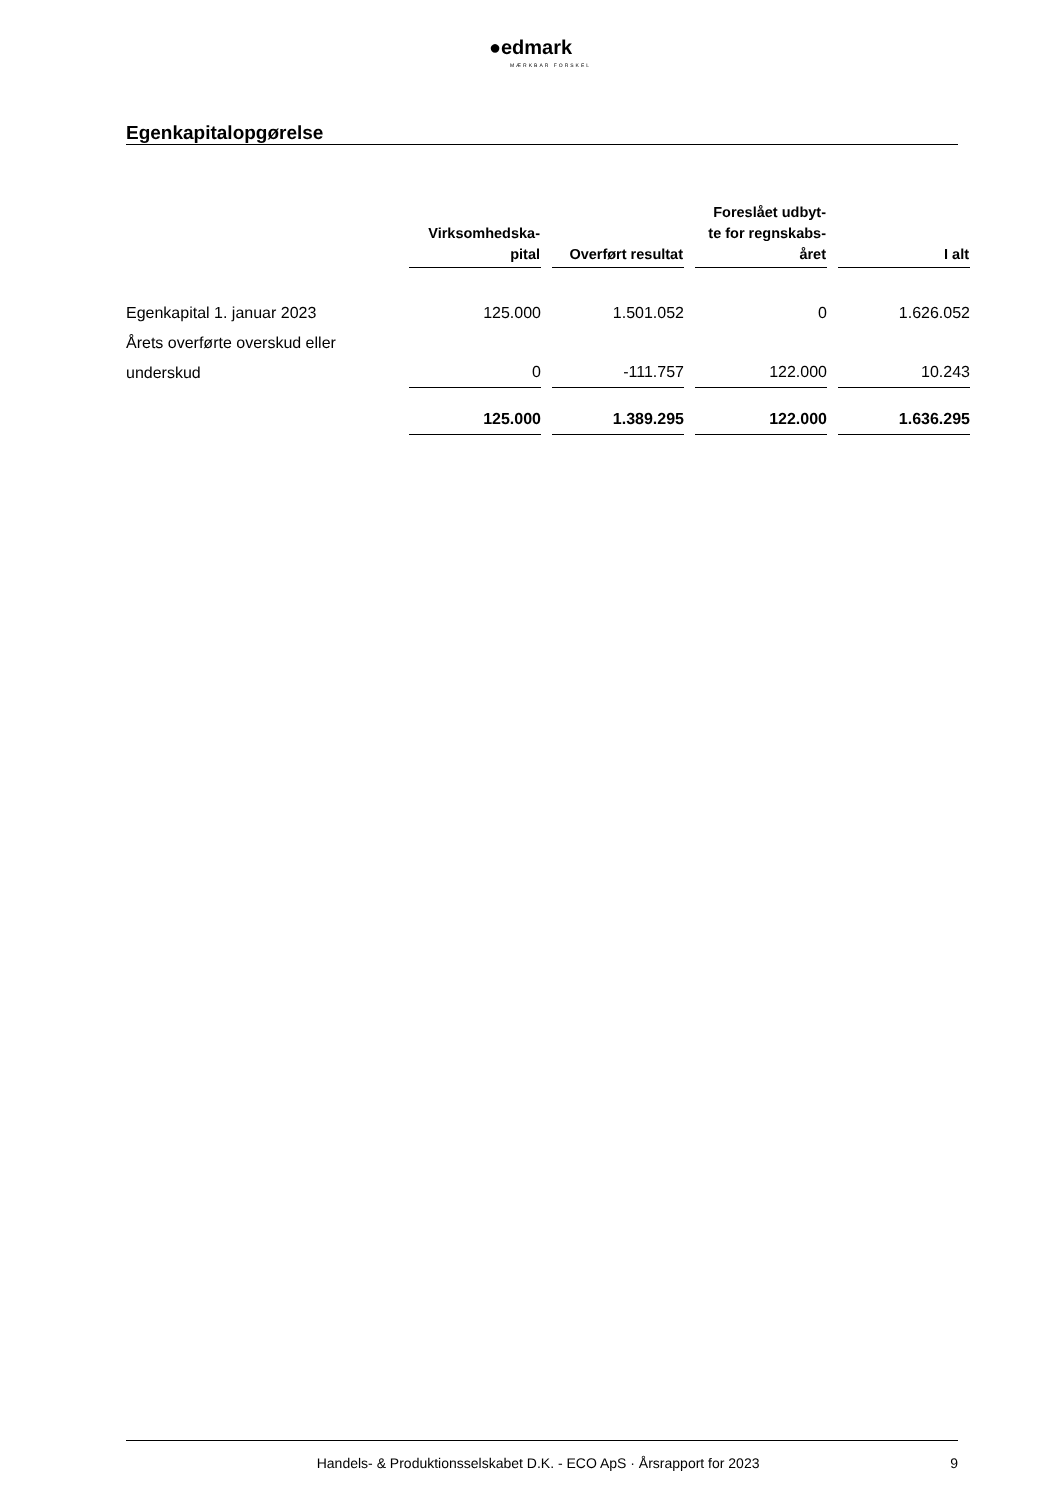●edmark
MÆRKBAR FORSKEL
Egenkapitalopgørelse
| | Virksomhedska- pital | Overført resultat | Foreslået udbyt- te for regnskabs- året | I alt |
| --- | --- | --- | --- | --- |
| Egenkapital 1. januar 2023 | 125.000 | 1.501.052 | 0 | 1.626.052 |
| Årets overførte overskud eller underskud | 0 | -111.757 | 122.000 | 10.243 |
| | 125.000 | 1.389.295 | 122.000 | 1.636.295 |
Handels- & Produktionsselskabet D.K. - ECO ApS · Årsrapport for 2023 9